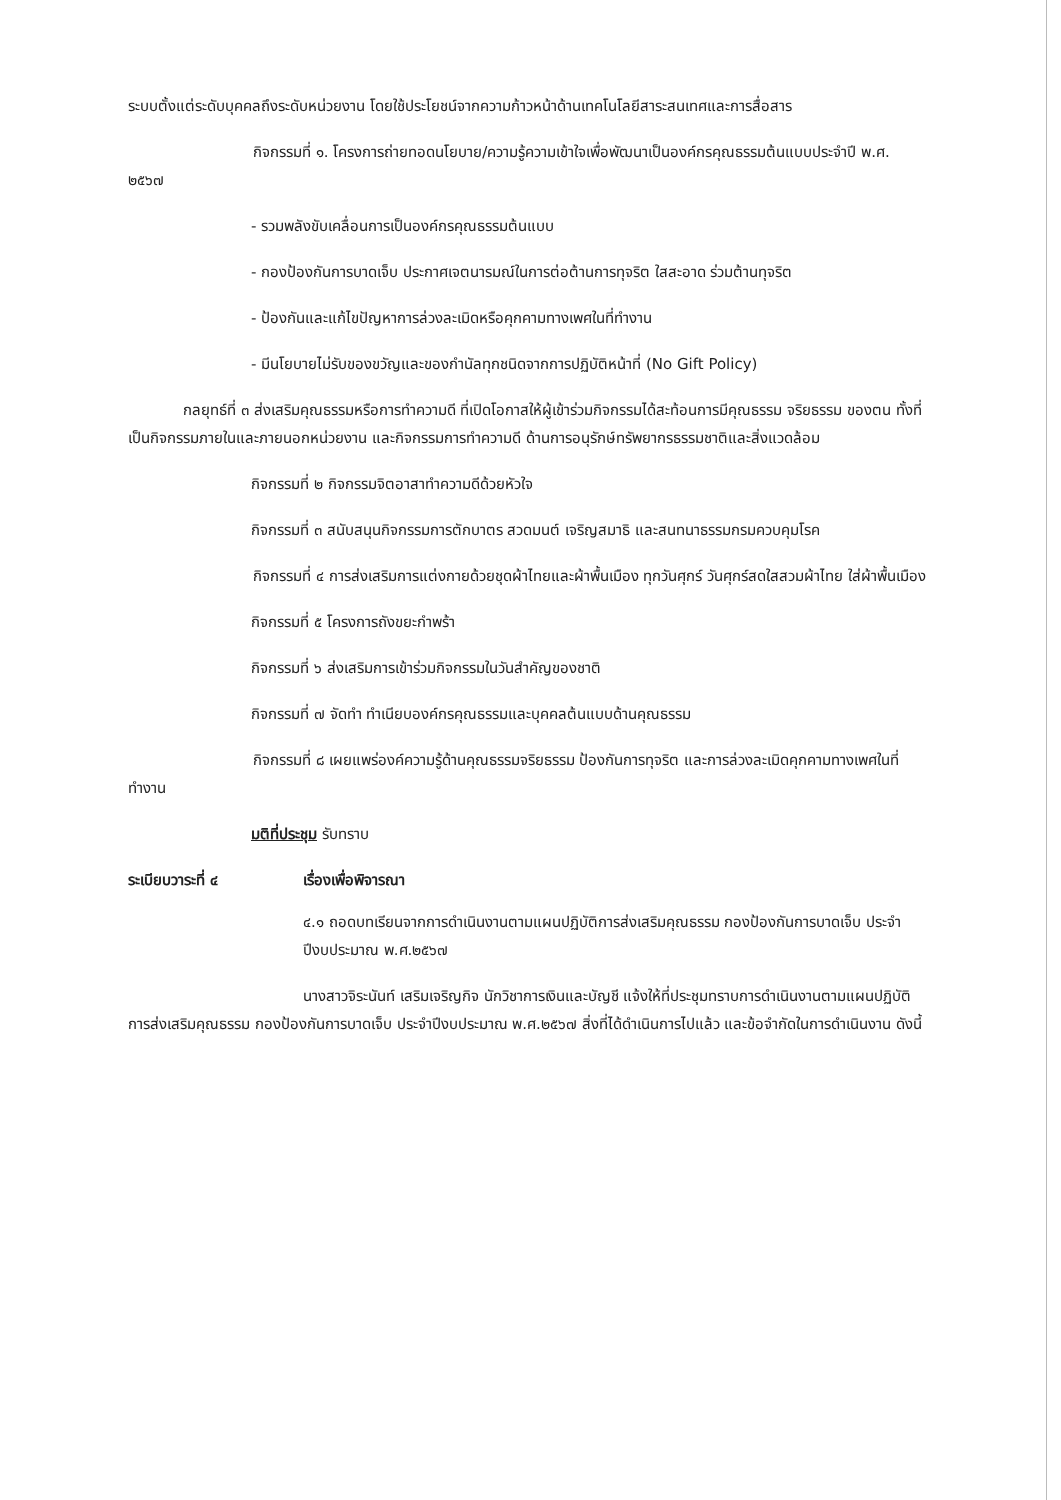ระบบตั้งแต่ระดับบุคคลถึงระดับหน่วยงาน โดยใช้ประโยชน์จากความก้าวหน้าด้านเทคโนโลยีสาระสนเทศและการสื่อสาร
กิจกรรมที่ ๑. โครงการถ่ายทอดนโยบาย/ความรู้ความเข้าใจเพื่อพัฒนาเป็นองค์กรคุณธรรมต้นแบบประจำปี พ.ศ. ๒๕๖๗
- รวมพลังขับเคลื่อนการเป็นองค์กรคุณธรรมต้นแบบ
- กองป้องกันการบาดเจ็บ ประกาศเจตนารมณ์ในการต่อต้านการทุจริต ใสสะอาด ร่วมต้านทุจริต
- ป้องกันและแก้ไขปัญหาการล่วงละเมิดหรือคุกคามทางเพศในที่ทำงาน
- มีนโยบายไม่รับของขวัญและของกำนัลทุกชนิดจากการปฏิบัติหน้าที่ (No Gift Policy)
กลยุทธ์ที่ ๓ ส่งเสริมคุณธรรมหรือการทำความดี ที่เปิดโอกาสให้ผู้เข้าร่วมกิจกรรมได้สะท้อนการมีคุณธรรม จริยธรรม ของตน ทั้งที่เป็นกิจกรรมภายในและภายนอกหน่วยงาน และกิจกรรมการทำความดี ด้านการอนุรักษ์ทรัพยากรธรรมชาติและสิ่งแวดล้อม
กิจกรรมที่ ๒ กิจกรรมจิตอาสาทำความดีด้วยหัวใจ
กิจกรรมที่ ๓ สนับสนุนกิจกรรมการตักบาตร สวดมนต์ เจริญสมาธิ และสนทนาธรรมกรมควบคุมโรค
กิจกรรมที่ ๔ การส่งเสริมการแต่งกายด้วยชุดผ้าไทยและผ้าพื้นเมือง ทุกวันศุกร์ วันศุกร์สดใสสวมผ้าไทย ใส่ผ้าพื้นเมือง
กิจกรรมที่ ๕ โครงการถังขยะกำพร้า
กิจกรรมที่ ๖ ส่งเสริมการเข้าร่วมกิจกรรมในวันสำคัญของชาติ
กิจกรรมที่ ๗ จัดทำ ทำเนียบองค์กรคุณธรรมและบุคคลต้นแบบด้านคุณธรรม
กิจกรรมที่ ๘ เผยแพร่องค์ความรู้ด้านคุณธรรมจริยธรรม ป้องกันการทุจริต และการล่วงละเมิดคุกคามทางเพศในที่ทำงาน
มติที่ประชุม รับทราบ
ระเบียบวาระที่ ๔ เรื่องเพื่อพิจารณา
๔.๑ ถอดบทเรียนจากการดำเนินงานตามแผนปฏิบัติการส่งเสริมคุณธรรม กองป้องกันการบาดเจ็บ ประจำปีงบประมาณ พ.ศ.๒๕๖๗
นางสาวจิระนันท์ เสริมเจริญกิจ นักวิชาการเงินและบัญชี แจ้งให้ที่ประชุมทราบการดำเนินงานตามแผนปฏิบัติการส่งเสริมคุณธรรม กองป้องกันการบาดเจ็บ ประจำปีงบประมาณ พ.ศ.๒๕๖๗ สิ่งที่ได้ดำเนินการไปแล้ว และข้อจำกัดในการดำเนินงาน ดังนี้